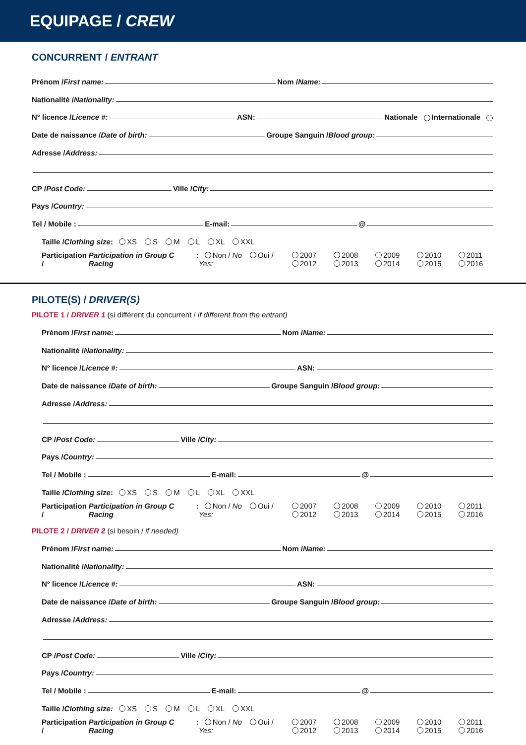EQUIPAGE / CREW
CONCURRENT / ENTRANT
Prénom / First name: Nom / Name:
Nationalité / Nationality:
N° licence / Licence #: ASN: Nationale Internationale
Date de naissance / Date of birth: Groupe Sanguin / Blood group:
Adresse / Address:
CP / Post Code: Ville / City:
Pays / Country:
Tel / Mobile : E-mail: @
Taille / Clothing size: XS S M L XL XXL
Participation / Participation in Group C Racing: Non / No Oui / Yes: 2007 2008 2009 2010 2011 2012 2013 2014 2015 2016
PILOTE(S) / DRIVER(S)
PILOTE 1 / DRIVER 1 (si différent du concurrent / if different from the entrant)
Prénom / First name: Nom / Name:
Nationalité / Nationality:
N° licence / Licence #: ASN:
Date de naissance / Date of birth: Groupe Sanguin / Blood group:
Adresse / Address:
CP / Post Code: Ville / City:
Pays / Country:
Tel / Mobile : E-mail: @
Taille / Clothing size: XS S M L XL XXL
Participation / Participation in Group C Racing: Non / No Oui / Yes: 2007 2008 2009 2010 2011 2012 2013 2014 2015 2016
PILOTE 2 / DRIVER 2 (si besoin / if needed)
Prénom / First name: Nom / Name:
Nationalité / Nationality:
N° licence / Licence #: ASN:
Date de naissance / Date of birth: Groupe Sanguin / Blood group:
Adresse / Address:
CP / Post Code: Ville / City:
Pays / Country:
Tel / Mobile : E-mail: @
Taille / Clothing size: XS S M L XL XXL
Participation / Participation in Group C Racing: Non / No Oui / Yes: 2007 2008 2009 2010 2011 2012 2013 2014 2015 2016